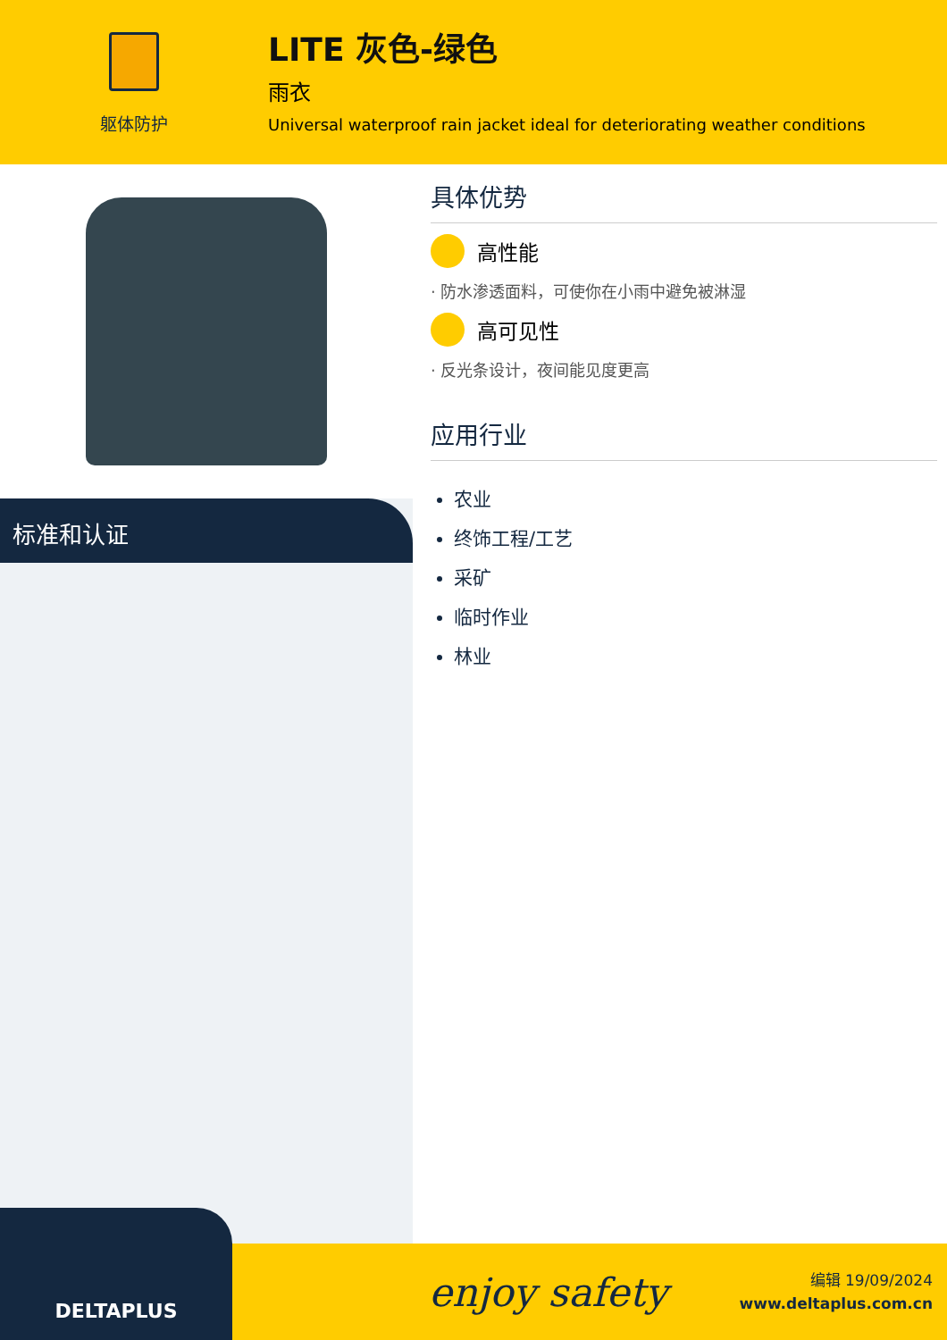躯体防护
LITE 灰色-绿色
雨衣
Universal waterproof rain jacket ideal for deteriorating weather conditions
标准和认证
具体优势
高性能
· 防水渗透面料，可使你在小雨中避免被淋湿
高可见性
· 反光条设计，夜间能见度更高
应用行业
农业
终饰工程/工艺
采矿
临时作业
林业
DELTAPLUS
enjoy safety
编辑 19/09/2024
www.deltaplus.com.cn